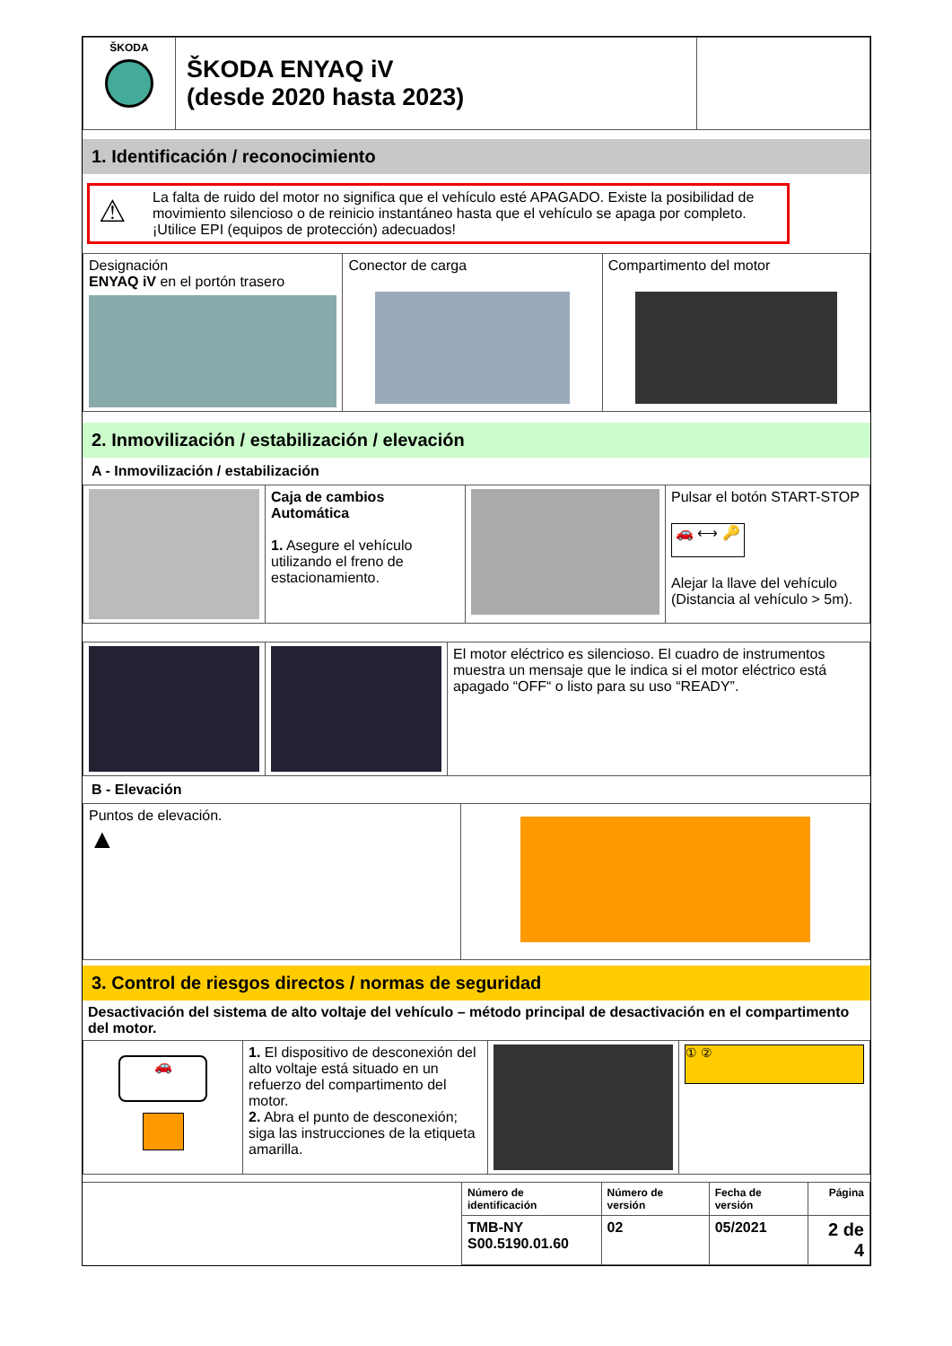| ŠKODA | ŠKODA ENYAQ iV (desde 2020 hasta 2023) | |
1. Identificación / reconocimiento
⚠ La falta de ruido del motor no significa que el vehículo esté APAGADO. Existe la posibilidad de movimiento silencioso o de reinicio instantáneo hasta que el vehículo se apaga por completo. ¡Utilice EPI (equipos de protección) adecuados!
| Designación ENYAQ iV en el portón trasero | Conector de carga | Compartimento del motor |
2. Inmovilización / estabilización / elevación
A - Inmovilización / estabilización
| | Caja de cambios Automática 1. Asegure el vehículo utilizando el freno de estacionamiento. | | Pulsar el botón START-STOP 🚗 ⟷ 🔑 Alejar la llave del vehículo (Distancia al vehículo > 5m). |
| | | El motor eléctrico es silencioso. El cuadro de instrumentos muestra un mensaje que le indica si el motor eléctrico está apagado “OFF“ o listo para su uso “READY”. |
B - Elevación
| Puntos de elevación. ▲ | |
3. Control de riesgos directos / normas de seguridad
Desactivación del sistema de alto voltaje del vehículo – método principal de desactivación en el compartimento del motor.
| 🚗 | 1. El dispositivo de desconexión del alto voltaje está situado en un refuerzo del compartimento del motor. 2. Abra el punto de desconexión; siga las instrucciones de la etiqueta amarilla. | | ① ② |
| | Número de identificación | Número de versión | Fecha de versión | Página |
| | TMB-NY S00.5190.01.60 | 02 | 05/2021 | 2 de 4 |